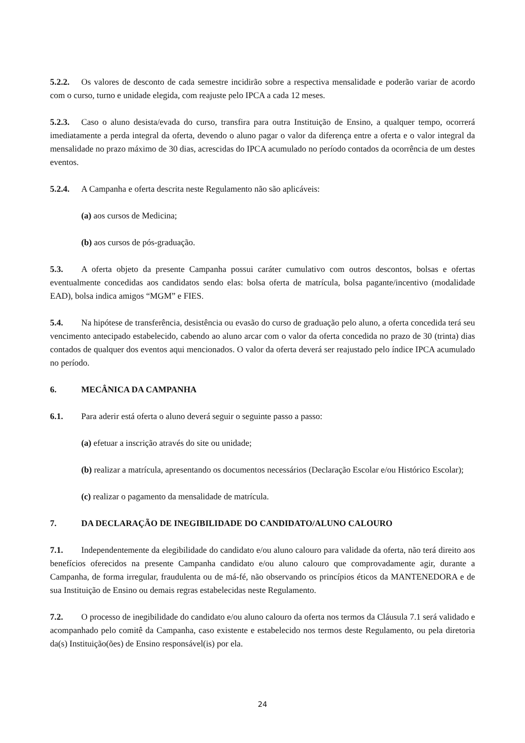5.2.2. Os valores de desconto de cada semestre incidirão sobre a respectiva mensalidade e poderão variar de acordo com o curso, turno e unidade elegida, com reajuste pelo IPCA a cada 12 meses.
5.2.3. Caso o aluno desista/evada do curso, transfira para outra Instituição de Ensino, a qualquer tempo, ocorrerá imediatamente a perda integral da oferta, devendo o aluno pagar o valor da diferença entre a oferta e o valor integral da mensalidade no prazo máximo de 30 dias, acrescidas do IPCA acumulado no período contados da ocorrência de um destes eventos.
5.2.4. A Campanha e oferta descrita neste Regulamento não são aplicáveis:
(a) aos cursos de Medicina;
(b) aos cursos de pós-graduação.
5.3. A oferta objeto da presente Campanha possui caráter cumulativo com outros descontos, bolsas e ofertas eventualmente concedidas aos candidatos sendo elas: bolsa oferta de matrícula, bolsa pagante/incentivo (modalidade EAD), bolsa indica amigos “MGM” e FIES.
5.4. Na hipótese de transferência, desistência ou evasão do curso de graduação pelo aluno, a oferta concedida terá seu vencimento antecipado estabelecido, cabendo ao aluno arcar com o valor da oferta concedida no prazo de 30 (trinta) dias contados de qualquer dos eventos aqui mencionados. O valor da oferta deverá ser reajustado pelo índice IPCA acumulado no período.
6. MECÂNICA DA CAMPANHA
6.1. Para aderir está oferta o aluno deverá seguir o seguinte passo a passo:
(a) efetuar a inscrição através do site ou unidade;
(b) realizar a matrícula, apresentando os documentos necessários (Declaração Escolar e/ou Histórico Escolar);
(c) realizar o pagamento da mensalidade de matrícula.
7. DA DECLARAÇÃO DE INEGIBILIDADE DO CANDIDATO/ALUNO CALOURO
7.1. Independentemente da elegibilidade do candidato e/ou aluno calouro para validade da oferta, não terá direito aos benefícios oferecidos na presente Campanha candidato e/ou aluno calouro que comprovadamente agir, durante a Campanha, de forma irregular, fraudulenta ou de má-fé, não observando os princípios éticos da MANTENEDORA e de sua Instituição de Ensino ou demais regras estabelecidas neste Regulamento.
7.2. O processo de inegibilidade do candidato e/ou aluno calouro da oferta nos termos da Cláusula 7.1 será validado e acompanhado pelo comitê da Campanha, caso existente e estabelecido nos termos deste Regulamento, ou pela diretoria da(s) Instituição(ões) de Ensino responsável(is) por ela.
24